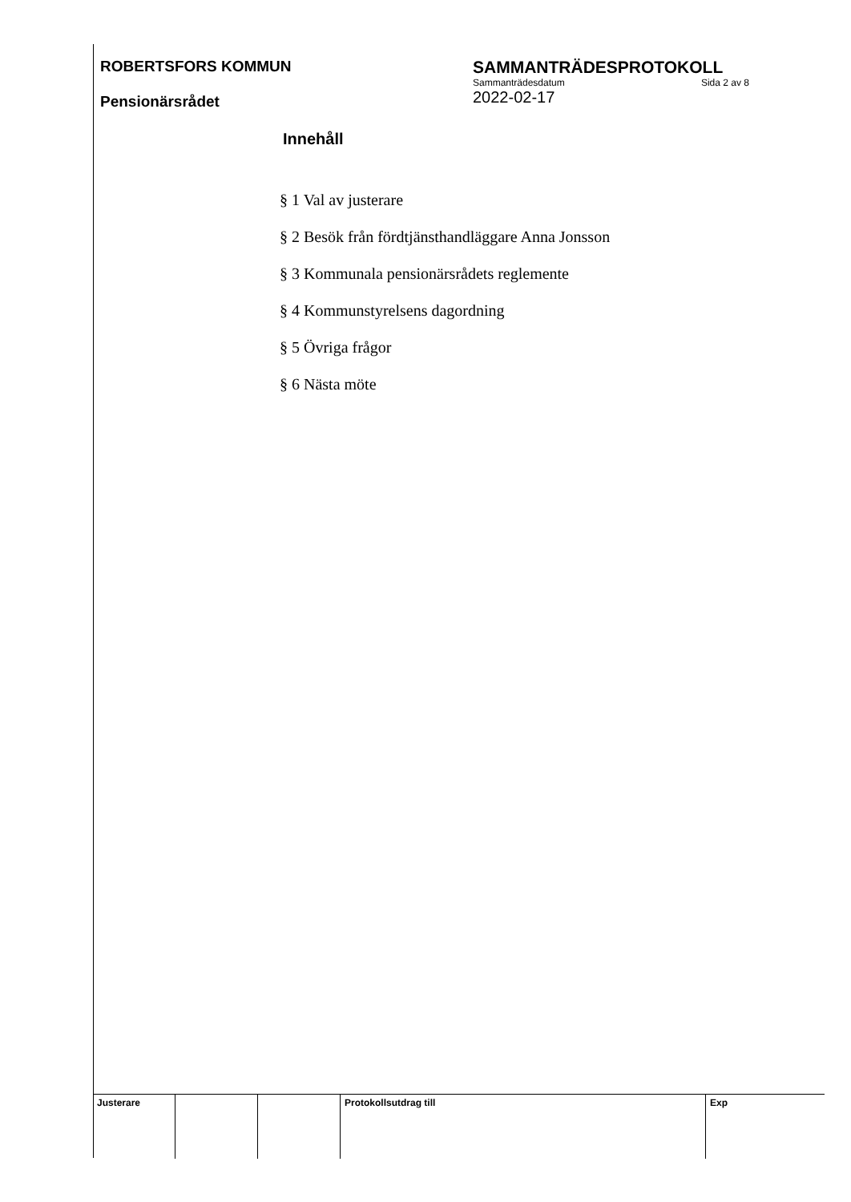ROBERTSFORS KOMMUN
Pensionärsrådet
SAMMANTRÄDESPROTOKOLL
Sammanträdesdatum Sida 2 av 8
2022-02-17
Innehåll
§ 1 Val av justerare
§ 2 Besök från fördtjänsthandläggare Anna Jonsson
§ 3 Kommunala pensionärsrådets reglemente
§ 4 Kommunstyrelsens dagordning
§ 5 Övriga frågor
§ 6 Nästa möte
Justerare Protokollsutdrag till Exp